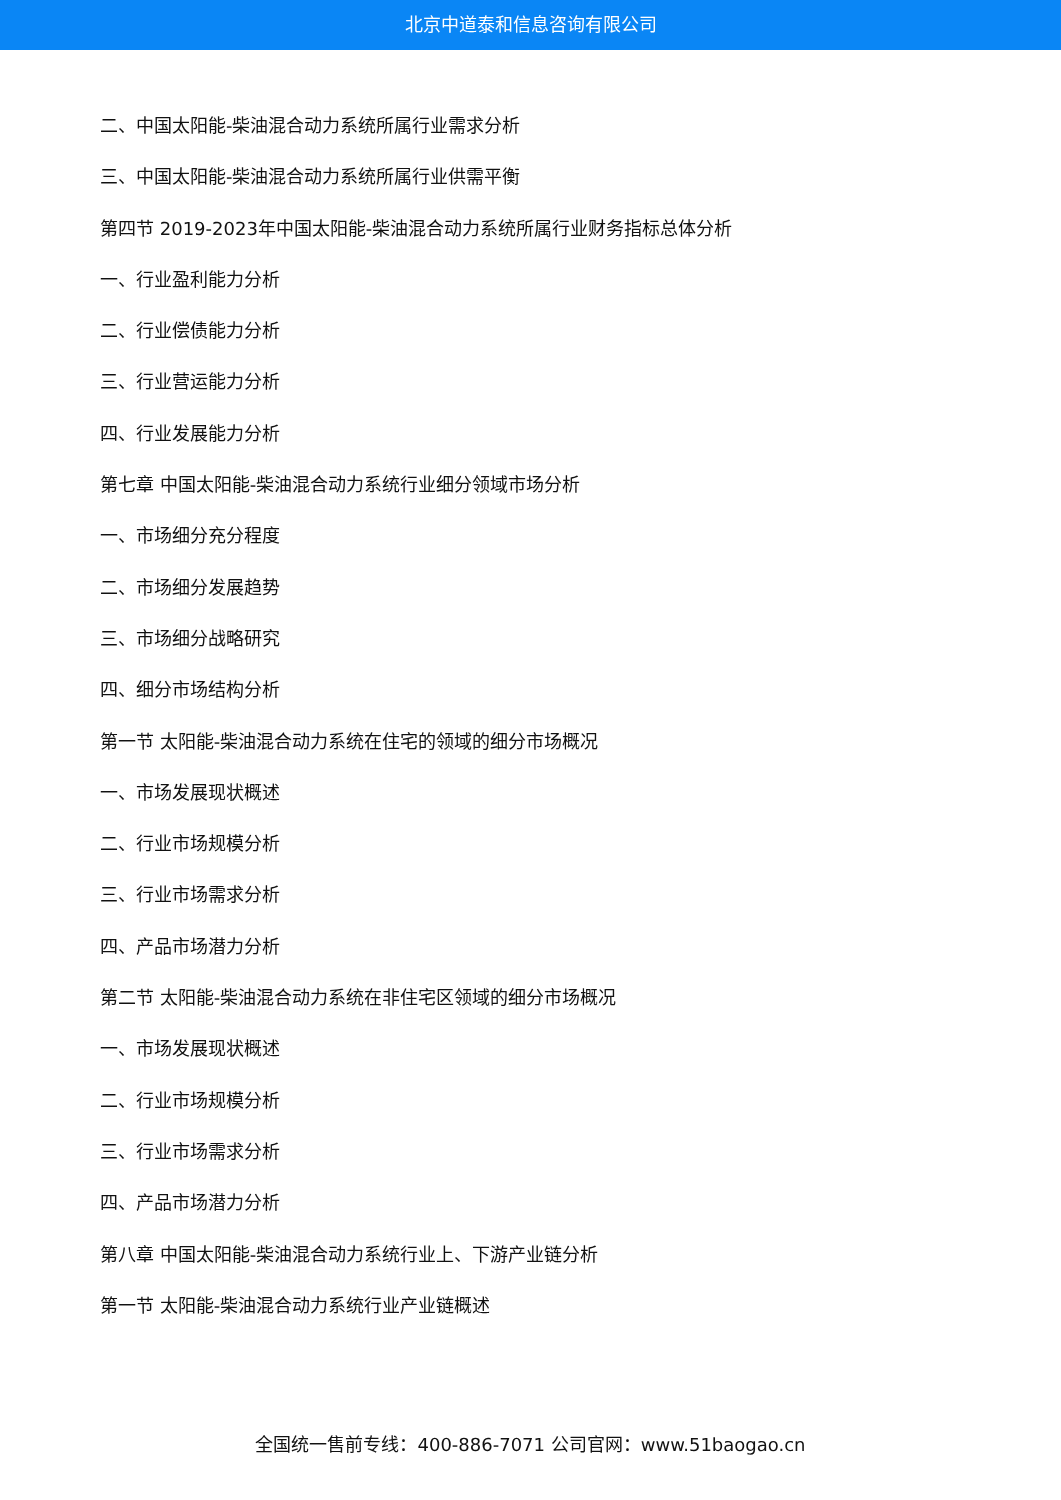北京中道泰和信息咨询有限公司
二、中国太阳能-柴油混合动力系统所属行业需求分析
三、中国太阳能-柴油混合动力系统所属行业供需平衡
第四节 2019-2023年中国太阳能-柴油混合动力系统所属行业财务指标总体分析
一、行业盈利能力分析
二、行业偿债能力分析
三、行业营运能力分析
四、行业发展能力分析
第七章 中国太阳能-柴油混合动力系统行业细分领域市场分析
一、市场细分充分程度
二、市场细分发展趋势
三、市场细分战略研究
四、细分市场结构分析
第一节 太阳能-柴油混合动力系统在住宅的领域的细分市场概况
一、市场发展现状概述
二、行业市场规模分析
三、行业市场需求分析
四、产品市场潜力分析
第二节 太阳能-柴油混合动力系统在非住宅区领域的细分市场概况
一、市场发展现状概述
二、行业市场规模分析
三、行业市场需求分析
四、产品市场潜力分析
第八章 中国太阳能-柴油混合动力系统行业上、下游产业链分析
第一节 太阳能-柴油混合动力系统行业产业链概述
全国统一售前专线：400-886-7071 公司官网：www.51baogao.cn